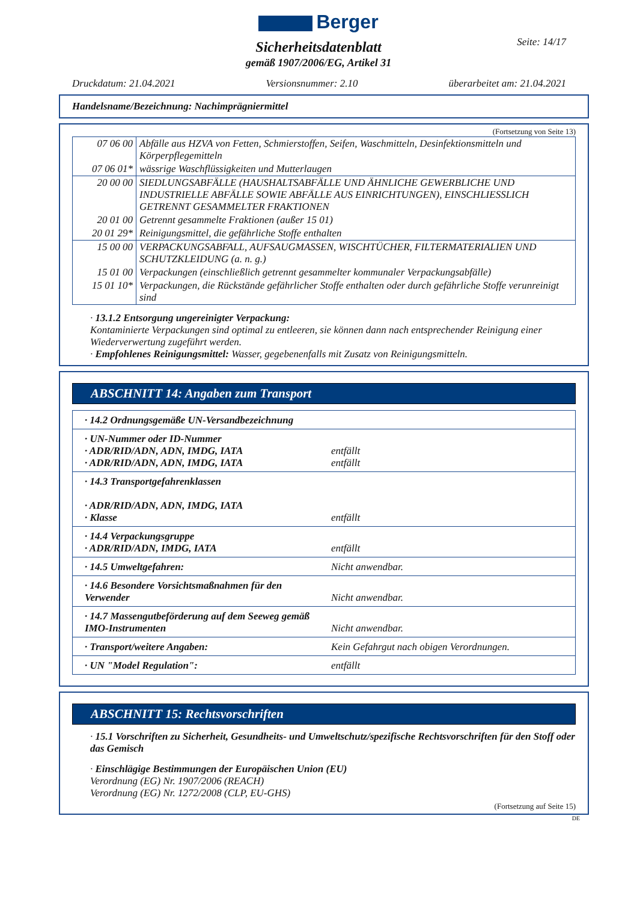Berger
Seite: 14/17
Sicherheitsdatenblatt
gemäß 1907/2006/EG, Artikel 31
Druckdatum: 21.04.2021 Versionsnummer: 2.10 überarbeitet am: 21.04.2021
Handelsname/Bezeichnung: Nachimprägniermittel
(Fortsetzung von Seite 13)
| 07 06 00 | Abfälle aus HZVA von Fetten, Schmierstoffen, Seifen, Waschmitteln, Desinfektionsmitteln und Körperpflegemitteln |
| 07 06 01* | wässrige Waschflüssigkeiten und Mutterlaugen |
| 20 00 00 | SIEDLUNGSABFÄLLE (HAUSHALTSABFÄLLE UND ÄHNLICHE GEWERBLICHE UND INDUSTRIELLE ABFÄLLE SOWIE ABFÄLLE AUS EINRICHTUNGEN), EINSCHLIESSLICH GETRENNT GESAMMELTER FRAKTIONEN |
| 20 01 00 | Getrennt gesammelte Fraktionen (außer 15 01) |
| 20 01 29* | Reinigungsmittel, die gefährliche Stoffe enthalten |
| 15 00 00 | VERPACKUNGSABFALL, AUFSAUGMASSEN, WISCHTÜCHER, FILTERMATERIALIEN UND SCHUTZKLEIDUNG (a. n. g.) |
| 15 01 00 | Verpackungen (einschließlich getrennt gesammelter kommunaler Verpackungsabfälle) |
| 15 01 10* | Verpackungen, die Rückstände gefährlicher Stoffe enthalten oder durch gefährliche Stoffe verunreinigt sind |
· 13.1.2 Entsorgung ungereinigter Verpackung:
Kontaminierte Verpackungen sind optimal zu entleeren, sie können dann nach entsprechender Reinigung einer Wiederverwertung zugeführt werden.
· Empfohlenes Reinigungsmittel: Wasser, gegebenenfalls mit Zusatz von Reinigungsmitteln.
ABSCHNITT 14: Angaben zum Transport
| · 14.2 Ordnungsgemäße UN-Versandbezeichnung | |
| · UN-Nummer oder ID-Nummer · ADR/RID/ADN, ADN, IMDG, IATA · ADR/RID/ADN, ADN, IMDG, IATA | entfällt entfällt |
| · 14.3 Transportgefahrenklassen · ADR/RID/ADN, ADN, IMDG, IATA · Klasse | entfällt |
| · 14.4 Verpackungsgruppe · ADR/RID/ADN, IMDG, IATA | entfällt |
| · 14.5 Umweltgefahren: | Nicht anwendbar. |
| · 14.6 Besondere Vorsichtsmaßnahmen für den Verwender | Nicht anwendbar. |
| · 14.7 Massengutbeförderung auf dem Seeweg gemäß IMO-Instrumenten | Nicht anwendbar. |
| · Transport/weitere Angaben: | Kein Gefahrgut nach obigen Verordnungen. |
| · UN "Model Regulation": | entfällt |
ABSCHNITT 15: Rechtsvorschriften
· 15.1 Vorschriften zu Sicherheit, Gesundheits- und Umweltschutz/spezifische Rechtsvorschriften für den Stoff oder das Gemisch
· Einschlägige Bestimmungen der Europäischen Union (EU)
Verordnung (EG) Nr. 1907/2006 (REACH)
Verordnung (EG) Nr. 1272/2008 (CLP, EU-GHS)
(Fortsetzung auf Seite 15)
DE